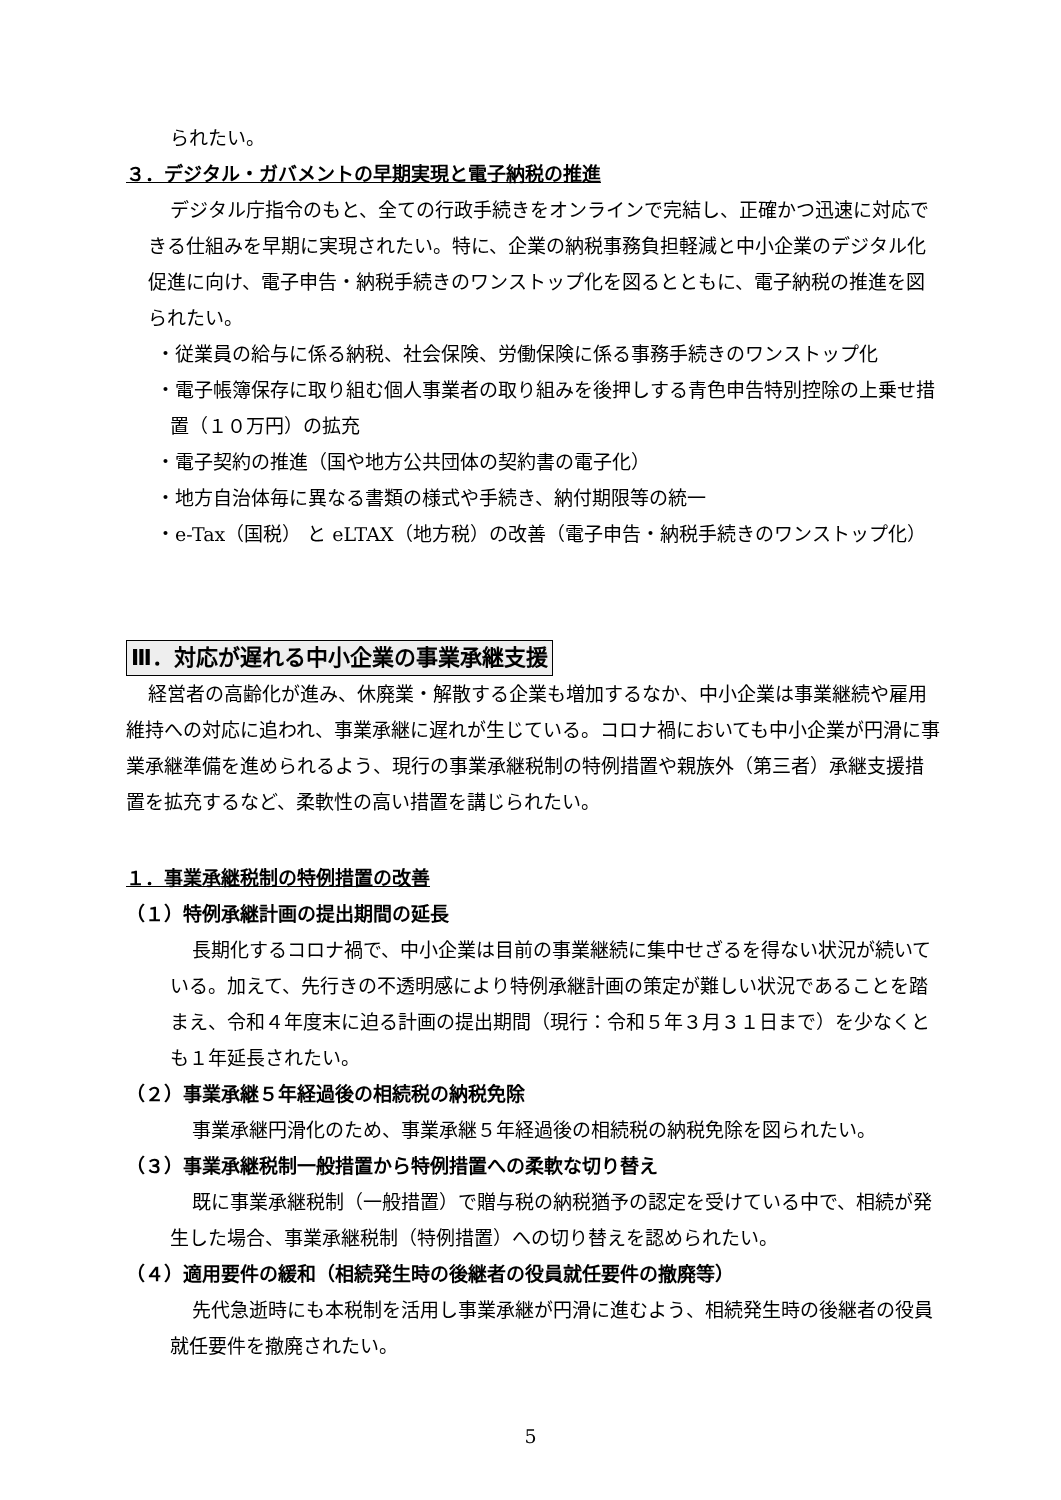られたい。
３．デジタル・ガバメントの早期実現と電子納税の推進
デジタル庁指令のもと、全ての行政手続きをオンラインで完結し、正確かつ迅速に対応できる仕組みを早期に実現されたい。特に、企業の納税事務負担軽減と中小企業のデジタル化促進に向け、電子申告・納税手続きのワンストップ化を図るとともに、電子納税の推進を図られたい。
・従業員の給与に係る納税、社会保険、労働保険に係る事務手続きのワンストップ化
・電子帳簿保存に取り組む個人事業者の取り組みを後押しする青色申告特別控除の上乗せ措置（１０万円）の拡充
・電子契約の推進（国や地方公共団体の契約書の電子化）
・地方自治体毎に異なる書類の様式や手続き、納付期限等の統一
・e-Tax（国税） と eLTAX（地方税）の改善（電子申告・納税手続きのワンストップ化）
Ⅲ．対応が遅れる中小企業の事業承継支援
経営者の高齢化が進み、休廃業・解散する企業も増加するなか、中小企業は事業継続や雇用維持への対応に追われ、事業承継に遅れが生じている。コロナ禍においても中小企業が円滑に事業承継準備を進められるよう、現行の事業承継税制の特例措置や親族外（第三者）承継支援措置を拡充するなど、柔軟性の高い措置を講じられたい。
１．事業承継税制の特例措置の改善
（１）特例承継計画の提出期間の延長
長期化するコロナ禍で、中小企業は目前の事業継続に集中せざるを得ない状況が続いている。加えて、先行きの不透明感により特例承継計画の策定が難しい状況であることを踏まえ、令和４年度末に迫る計画の提出期間（現行：令和５年３月３１日まで）を少なくとも１年延長されたい。
（２）事業承継５年経過後の相続税の納税免除
事業承継円滑化のため、事業承継５年経過後の相続税の納税免除を図られたい。
（３）事業承継税制一般措置から特例措置への柔軟な切り替え
既に事業承継税制（一般措置）で贈与税の納税猶予の認定を受けている中で、相続が発生した場合、事業承継税制（特例措置）への切り替えを認められたい。
（４）適用要件の緩和（相続発生時の後継者の役員就任要件の撤廃等）
先代急逝時にも本税制を活用し事業承継が円滑に進むよう、相続発生時の後継者の役員就任要件を撤廃されたい。
5